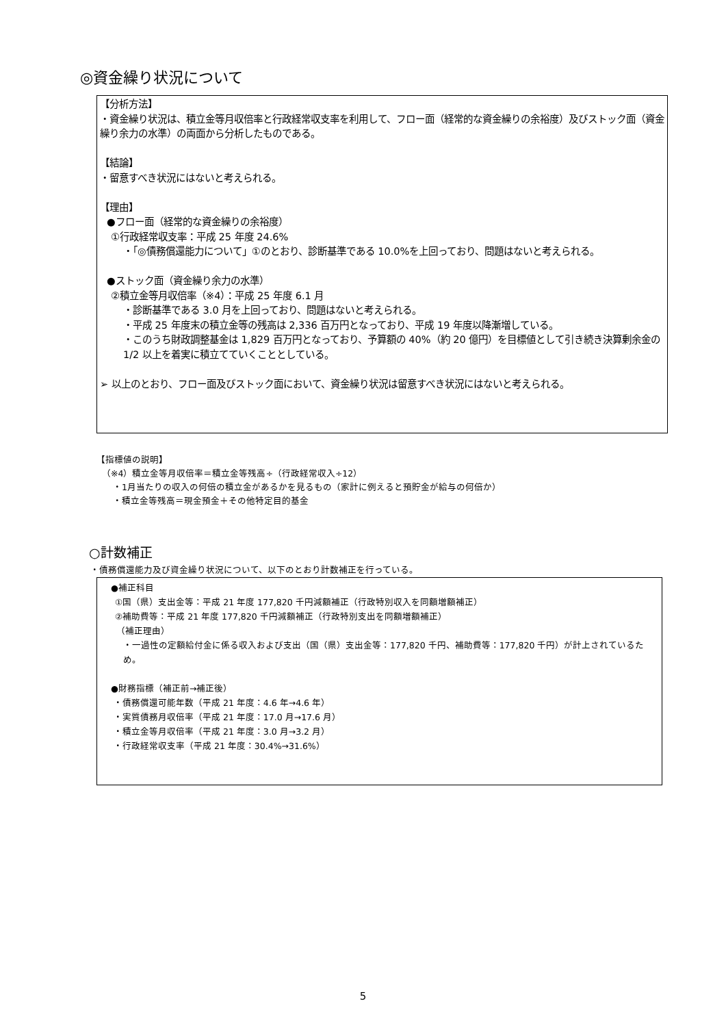◎資金繰り状況について
【分析方法】
・資金繰り状況は、積立金等月収倍率と行政経常収支率を利用して、フロー面（経常的な資金繰りの余裕度）及びストック面（資金繰り余力の水準）の両面から分析したものである。
【結論】
・留意すべき状況にはないと考えられる。
【理由】
●フロー面（経常的な資金繰りの余裕度）
①行政経常収支率：平成 25 年度 24.6%
・「◎債務償還能力について」①のとおり、診断基準である 10.0%を上回っており、問題はないと考えられる。
●ストック面（資金繰り余力の水準）
②積立金等月収倍率（※4）：平成 25 年度 6.1 月
・診断基準である 3.0 月を上回っており、問題はないと考えられる。
・平成 25 年度末の積立金等の残高は 2,336 百万円となっており、平成 19 年度以降漸増している。
・このうち財政調整基金は 1,829 百万円となっており、予算額の 40%（約 20 億円）を目標値として引き続き決算剰余金の 1/2 以上を着実に積立てていくこととしている。
➢ 以上のとおり、フロー面及びストック面において、資金繰り状況は留意すべき状況にはないと考えられる。
【指標値の説明】
（※4）積立金等月収倍率＝積立金等残高÷（行政経常収入÷12）
・1月当たりの収入の何倍の積立金があるかを見るもの（家計に例えると預貯金が給与の何倍か）
・積立金等残高＝現金預金＋その他特定目的基金
○計数補正
・債務償還能力及び資金繰り状況について、以下のとおり計数補正を行っている。
●補正科目
①国（県）支出金等：平成 21 年度 177,820 千円減額補正（行政特別収入を同額増額補正）
②補助費等：平成 21 年度 177,820 千円減額補正（行政特別支出を同額増額補正）
（補正理由）
・一過性の定額給付金に係る収入および支出（国（県）支出金等：177,820 千円、補助費等：177,820 千円）が計上されているため。
●財務指標（補正前→補正後）
・債務償還可能年数（平成 21 年度：4.6 年→4.6 年）
・実質債務月収倍率（平成 21 年度：17.0 月→17.6 月）
・積立金等月収倍率（平成 21 年度：3.0 月→3.2 月）
・行政経常収支率（平成 21 年度：30.4%→31.6%）
5